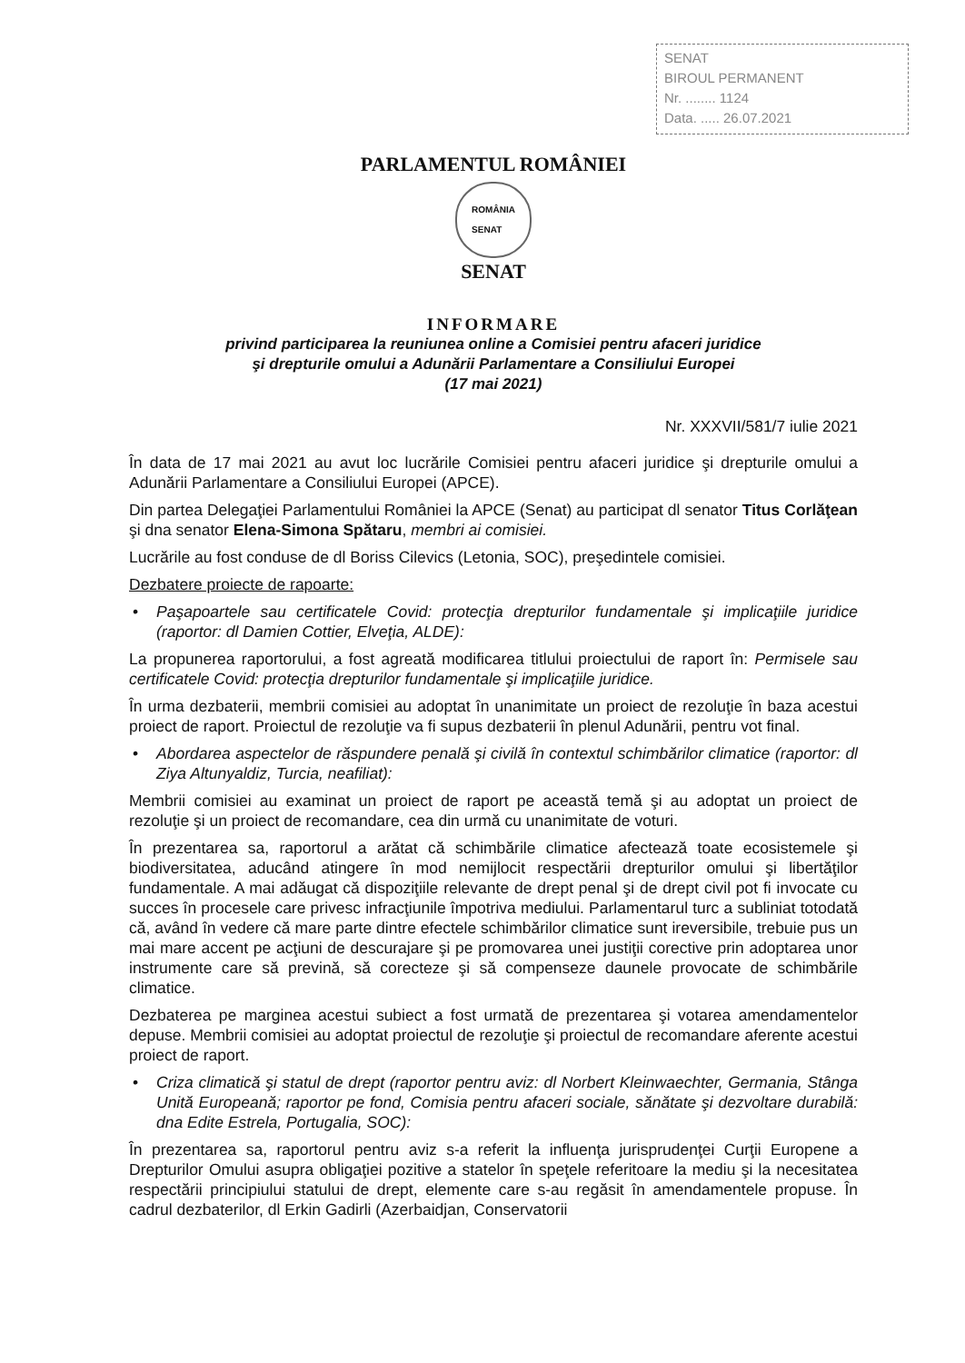SENAT
BIROUL PERMANENT
Nr. ........ 1124
Data. ..... 26.07.2021
PARLAMENTUL ROMÂNIEI
ROMÂNIA
SENAT
SENAT
INFORMARE
privind participarea la reuniunea online a Comisiei pentru afaceri juridice
şi drepturile omului a Adunării Parlamentare a Consiliului Europei
(17 mai 2021)
Nr. XXXVII/581/7 iulie 2021
În data de 17 mai 2021 au avut loc lucrările Comisiei pentru afaceri juridice şi drepturile omului a Adunării Parlamentare a Consiliului Europei (APCE).
Din partea Delegaţiei Parlamentului României la APCE (Senat) au participat dl senator Titus Corlăţean şi dna senator Elena-Simona Spătaru, membri ai comisiei.
Lucrările au fost conduse de dl Boriss Cilevics (Letonia, SOC), preşedintele comisiei.
Dezbatere proiecte de rapoarte:
• Paşapoartele sau certificatele Covid: protecţia drepturilor fundamentale şi implicaţiile juridice (raportor: dl Damien Cottier, Elveţia, ALDE):
La propunerea raportorului, a fost agreată modificarea titlului proiectului de raport în: Permisele sau certificatele Covid: protecţia drepturilor fundamentale şi implicaţiile juridice.
În urma dezbaterii, membrii comisiei au adoptat în unanimitate un proiect de rezoluţie în baza acestui proiect de raport. Proiectul de rezoluţie va fi supus dezbaterii în plenul Adunării, pentru vot final.
• Abordarea aspectelor de răspundere penală şi civilă în contextul schimbărilor climatice (raportor: dl Ziya Altunyaldiz, Turcia, neafiliat):
Membrii comisiei au examinat un proiect de raport pe această temă şi au adoptat un proiect de rezoluţie şi un proiect de recomandare, cea din urmă cu unanimitate de voturi.
În prezentarea sa, raportorul a arătat că schimbările climatice afectează toate ecosistemele şi biodiversitatea, aducând atingere în mod nemijlocit respectării drepturilor omului şi libertăţilor fundamentale. A mai adăugat că dispoziţiile relevante de drept penal şi de drept civil pot fi invocate cu succes în procesele care privesc infracţiunile împotriva mediului. Parlamentarul turc a subliniat totodată că, având în vedere că mare parte dintre efectele schimbărilor climatice sunt ireversibile, trebuie pus un mai mare accent pe acţiuni de descurajare şi pe promovarea unei justiţii corective prin adoptarea unor instrumente care să prevină, să corecteze şi să compenseze daunele provocate de schimbările climatice.
Dezbaterea pe marginea acestui subiect a fost urmată de prezentarea şi votarea amendamentelor depuse. Membrii comisiei au adoptat proiectul de rezoluţie şi proiectul de recomandare aferente acestui proiect de raport.
• Criza climatică şi statul de drept (raportor pentru aviz: dl Norbert Kleinwaechter, Germania, Stânga Unită Europeană; raportor pe fond, Comisia pentru afaceri sociale, sănătate şi dezvoltare durabilă: dna Edite Estrela, Portugalia, SOC):
În prezentarea sa, raportorul pentru aviz s-a referit la influenţa jurisprudenţei Curţii Europene a Drepturilor Omului asupra obligaţiei pozitive a statelor în speţele referitoare la mediu şi la necesitatea respectării principiului statului de drept, elemente care s-au regăsit în amendamentele propuse. În cadrul dezbaterilor, dl Erkin Gadirli (Azerbaidjan, Conservatorii